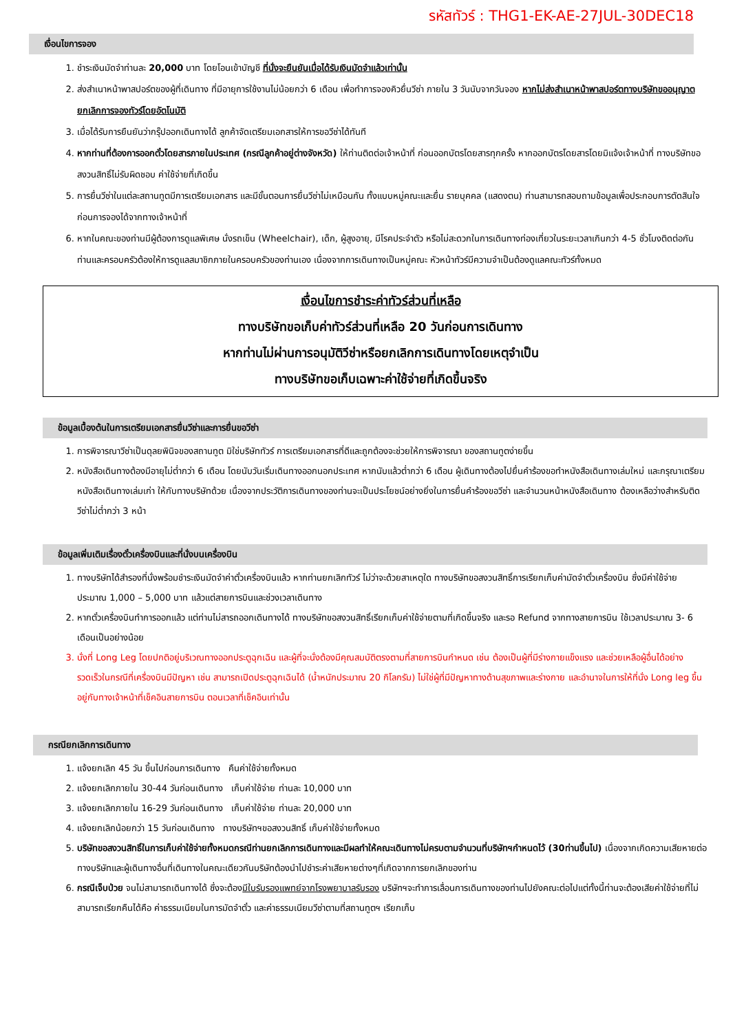รหัสทัวร์ : THG1-EK-AE-27JUL-30DEC18
เงื่อนไขการจอง
1. ชำระเงินมัดจำท่านละ 20,000 บาท โดยโอนเข้าบัญชี ที่นั่งจะยืนยันเมื่อได้รับเงินมัดจำแล้วเท่านั้น
2. ส่งสำเนาหน้าพาสปอร์ตของผู้ที่เดินทาง ที่มีอายุการใช้งานไม่น้อยกว่า 6 เดือน เพื่อทำการจองคิวยื่นวีซ่า ภายใน 3 วันนับจากวันจอง หากไม่ส่งสำเนาหน้าพาสปอร์ตทางบริษัทขออนุญาตยกเลิกการจองทัวร์โดยอัตโนมัติ
3. เมื่อได้รับการยืนยันว่ากรุ๊ปออกเดินทางได้ ลูกค้าจัดเตรียมเอกสารให้การขอวีซ่าได้ทันที
4. หากท่านที่ต้องการออกตั๋วโดยสารภายในประเทศ (กรณีลูกค้าอยู่ต่างจังหวัด) ให้ท่านติดต่อเจ้าหน้าที่ ก่อนออกบัตรโดยสารทุกครั้ง หากออกบัตรโดยสารโดยมิแจ้งเจ้าหน้าที่ ทางบริษัทขอสงวนสิทธิ์ไม่รับผิดชอบ ค่าใช้จ่ายที่เกิดขึ้น
5. การยื่นวีซ่าในแต่ละสถานทูตมีการเตรียมเอกสาร และมีขั้นตอนการยื่นวีซ่าไม่เหมือนกัน ทั้งแบบหมู่คณะและยื่น รายบุคคล (แสดงตน) ท่านสามารถสอบถามข้อมูลเพื่อประกอบการตัดสินใจก่อนการจองได้จากทางเจ้าหน้าที่
6. หากในคณะของท่านมีผู้ต้องการดูแลพิเศษ นั่งรถเข็น (Wheelchair), เด็ก, ผู้สูงอายุ, มีโรคประจำตัว หรือไม่สะดวกในการเดินทางท่องเที่ยวในระยะเวลาเกินกว่า 4-5 ชั่วโมงติดต่อกัน ท่านและครอบครัวต้องให้การดูแลสมาชิกภายในครอบครัวของท่านเอง เนื่องจากการเดินทางเป็นหมู่คณะ หัวหน้าทัวร์มีความจำเป็นต้องดูแลคณะทัวร์ทั้งหมด
เงื่อนไขการชำระค่าทัวร์ส่วนที่เหลือ
ทางบริษัทขอเก็บค่าทัวร์ส่วนที่เหลือ 20 วันก่อนการเดินทาง
หากท่านไม่ผ่านการอนุมัติวีซ่าหรือยกเลิกการเดินทางโดยเหตุจำเป็น
ทางบริษัทขอเก็บเฉพาะค่าใช้จ่ายที่เกิดขึ้นจริง
ข้อมูลเบื้องต้นในการเตรียมเอกสารยื่นวีซ่าและการยื่นขอวีซ่า
1. การพิจารณาวีซ่าเป็นดุลยพินิจของสถานทูต มิใช่บริษัททัวร์ การเตรียมเอกสารที่ดีและถูกต้องจะช่วยให้การพิจารณา ของสถานทูตง่ายขึ้น
2. หนังสือเดินทางต้องมีอายุไม่ต่ำกว่า 6 เดือน โดยนับวันเริ่มเดินทางออกนอกประเทศ หากนับแล้วต่ำกว่า 6 เดือน ผู้เดินทางต้องไปยื่นคำร้องขอทำหนังสือเดินทางเล่มใหม่ และกรุณาเตรียมหนังสือเดินทางเล่มเก่า ให้กับทางบริษัทด้วย เนื่องจากประวัติการเดินทางของท่านจะเป็นประโยชน์อย่างยิ่งในการยื่นคำร้องขอวีซ่า และจำนวนหน้าหนังสือเดินทาง ต้องเหลือว่างสำหรับติดวีซ่าไม่ต่ำกว่า 3 หน้า
ข้อมูลเพิ่มเติมเรื่องตั๋วเครื่องบินและที่นั่งบนเครื่องบิน
1. ทางบริษัทได้สำรองที่นั่งพร้อมชำระเงินมัดจำค่าตั๋วเครื่องบินแล้ว หากท่านยกเลิกทัวร์ ไม่ว่าจะด้วยสาเหตุใด ทางบริษัทขอสงวนสิทธิ์การเรียกเก็บค่ามัดจำตั๋วเครื่องบิน ซึ่งมีค่าใช้จ่าย ประมาณ 1,000 – 5,000 บาท แล้วแต่สายการบินและช่วงเวลาเดินทาง
2. หากตั๋วเครื่องบินทำการออกแล้ว แต่ท่านไม่สารถออกเดินทางได้ ทางบริษัทขอสงวนสิทธิ์เรียกเก็บค่าใช้จ่ายตามที่เกิดขึ้นจริง และรอ Refund จากทางสายการบิน ใช้เวลาประมาณ 3- 6 เดือนเป็นอย่างน้อย
3. นั่งที่ Long Leg โดยปกติอยู่บริเวณทางออกประตูฉุกเฉิน และผู้ที่จะนั่งต้องมีคุณสมบัติตรงตามที่สายการบินกำหนด เช่น ต้องเป็นผู้ที่มีร่างกายแข็งแรง และช่วยเหลือผู้อื่นได้อย่างรวดเร็วในกรณีที่เครื่องบินมีปัญหา เช่น สามารถเปิดประตูฉุกเฉินได้ (น้ำหนักประมาณ 20 กิโลกรัม) ไม่ใช่ผู้ที่มีปัญหาทางด้านสุขภาพและร่างกาย และอำนาจในการให้ที่นั่ง Long leg ขึ้นอยู่กับทางเจ้าหน้าที่เช็คอินสายการบิน ตอนเวลาที่เช็คอินเท่านั้น
กรณียกเลิกการเดินทาง
1. แจ้งยกเลิก 45 วัน ขึ้นไปก่อนการเดินทาง คืนค่าใช้จ่ายทั้งหมด
2. แจ้งยกเลิกภายใน 30-44 วันก่อนเดินทาง เก็บค่าใช้จ่าย ท่านละ 10,000 บาท
3. แจ้งยกเลิกภายใน 16-29 วันก่อนเดินทาง เก็บค่าใช้จ่าย ท่านละ 20,000 บาท
4. แจ้งยกเลิกน้อยกว่า 15 วันก่อนเดินทาง ทางบริษัทฯขอสงวนสิทธิ์ เก็บค่าใช้จ่ายทั้งหมด
5. บริษัทขอสงวนสิทธิ์ในการเก็บค่าใช้จ่ายทั้งหมดกรณีท่านยกเลิกการเดินทางและมีผลทำให้คณะเดินทางไม่ครบตามจำนวนที่บริษัทฯกำหนดไว้ (30ท่านขึ้นไป) เนื่องจากเกิดความเสียหายต่อทางบริษัทและผู้เดินทางอื่นที่เดินทางในคณะเดียวกันบริษัทต้องนำไปชำระค่าเสียหายต่างๆที่เกิดจากการยกเลิกของท่าน
6. กรณีเจ็บป่วย จนไม่สามารถเดินทางได้ ซึ่งจะต้องมีใบรับรองแพทย์จากโรงพยาบาลรับรอง บริษัทฯจะทำการเลื่อนการเดินทางของท่านไปยังคณะต่อไปแต่ทั้งนี้ท่านจะต้องเสียค่าใช้จ่ายที่ไม่สามารถเรียกคืนได้คือ ค่าธรรมเนียมในการมัดจำตั๋ว และค่าธรรมเนียมวีซ่าตามที่สถานทูตฯ เรียกเก็บ